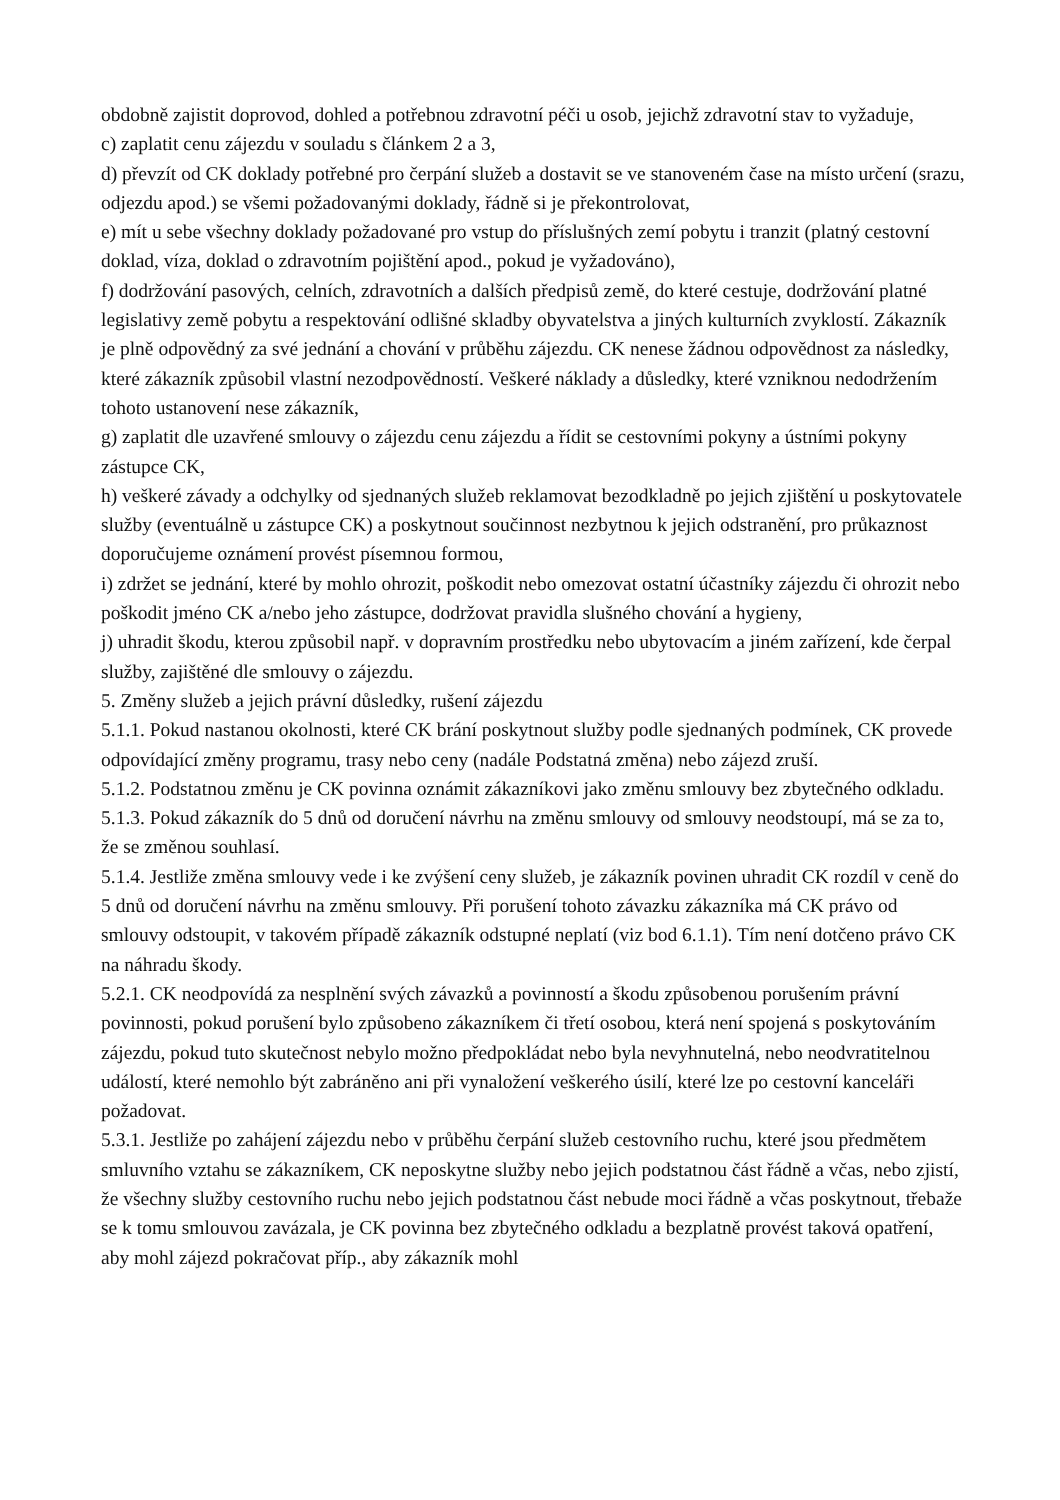obdobně zajistit doprovod, dohled a potřebnou zdravotní péči u osob, jejichž zdravotní stav to vyžaduje,
c) zaplatit cenu zájezdu v souladu s článkem 2 a 3,
d) převzít od CK doklady potřebné pro čerpání služeb a dostavit se ve stanoveném čase na místo určení (srazu, odjezdu apod.) se všemi požadovanými doklady, řádně si je překontrolovat,
e) mít u sebe všechny doklady požadované pro vstup do příslušných zemí pobytu i tranzit (platný cestovní doklad, víza, doklad o zdravotním pojištění apod., pokud je vyžadováno),
f) dodržování pasových, celních, zdravotních a dalších předpisů země, do které cestuje, dodržování platné legislativy země pobytu a respektování odlišné skladby obyvatelstva a jiných kulturních zvyklostí. Zákazník je plně odpovědný za své jednání a chování v průběhu zájezdu. CK nenese žádnou odpovědnost za následky, které zákazník způsobil vlastní nezodpovědností. Veškeré náklady a důsledky, které vzniknou nedodržením tohoto ustanovení nese zákazník,
g) zaplatit dle uzavřené smlouvy o zájezdu cenu zájezdu a řídit se cestovními pokyny a ústními pokyny zástupce CK,
h) veškeré závady a odchylky od sjednaných služeb reklamovat bezodkladně po jejich zjištění u poskytovatele služby (eventuálně u zástupce CK) a poskytnout součinnost nezbytnou k jejich odstranění, pro průkaznost doporučujeme oznámení provést písemnou formou,
i) zdržet se jednání, které by mohlo ohrozit, poškodit nebo omezovat ostatní účastníky zájezdu či ohrozit nebo poškodit jméno CK a/nebo jeho zástupce, dodržovat pravidla slušného chování a hygieny,
j) uhradit škodu, kterou způsobil např. v dopravním prostředku nebo ubytovacím a jiném zařízení, kde čerpal služby, zajištěné dle smlouvy o zájezdu.
5. Změny služeb a jejich právní důsledky, rušení zájezdu
5.1.1. Pokud nastanou okolnosti, které CK brání poskytnout služby podle sjednaných podmínek, CK provede odpovídající změny programu, trasy nebo ceny (nadále Podstatná změna) nebo zájezd zruší.
5.1.2. Podstatnou změnu je CK povinna oznámit zákazníkovi jako změnu smlouvy bez zbytečného odkladu.
5.1.3. Pokud zákazník do 5 dnů od doručení návrhu na změnu smlouvy od smlouvy neodstoupí, má se za to, že se změnou souhlasí.
5.1.4. Jestliže změna smlouvy vede i ke zvýšení ceny služeb, je zákazník povinen uhradit CK rozdíl v ceně do 5 dnů od doručení návrhu na změnu smlouvy. Při porušení tohoto závazku zákazníka má CK právo od smlouvy odstoupit, v takovém případě zákazník odstupné neplatí (viz bod 6.1.1). Tím není dotčeno právo CK na náhradu škody.
5.2.1. CK neodpovídá za nesplnění svých závazků a povinností a škodu způsobenou porušením právní povinnosti, pokud porušení bylo způsobeno zákazníkem či třetí osobou, která není spojená s poskytováním zájezdu, pokud tuto skutečnost nebylo možno předpokládat nebo byla nevyhnutelná, nebo neodvratitelnou událostí, které nemohlo být zabráněno ani při vynaložení veškerého úsilí, které lze po cestovní kanceláři požadovat.
5.3.1. Jestliže po zahájení zájezdu nebo v průběhu čerpání služeb cestovního ruchu, které jsou předmětem smluvního vztahu se zákazníkem, CK neposkytne služby nebo jejich podstatnou část řádně a včas, nebo zjistí, že všechny služby cestovního ruchu nebo jejich podstatnou část nebude moci řádně a včas poskytnout, třebaže se k tomu smlouvou zavázala, je CK povinna bez zbytečného odkladu a bezplatně provést taková opatření, aby mohl zájezd pokračovat příp., aby zákazník mohl